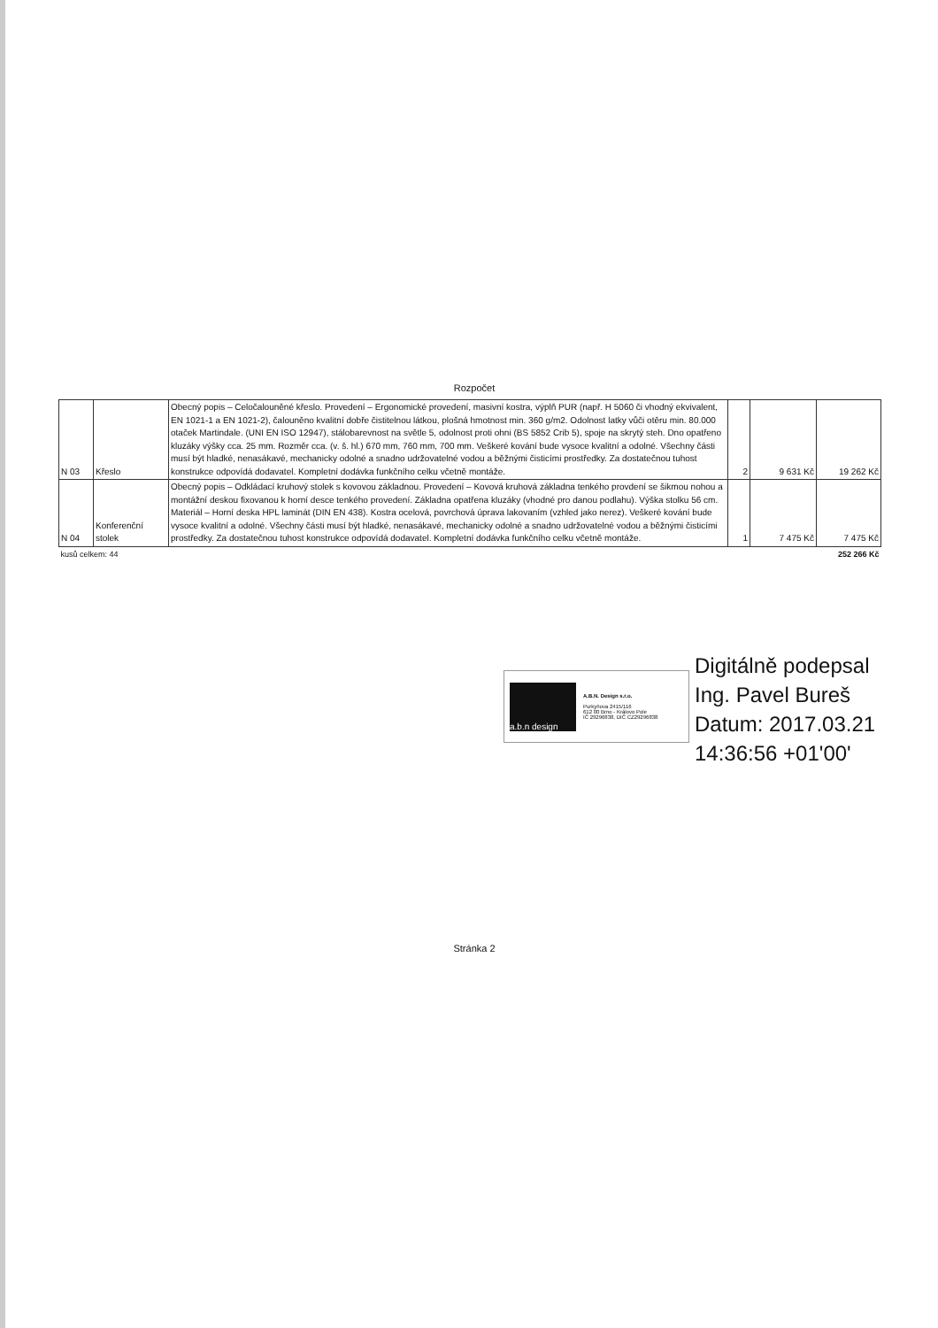Rozpočet
| N 03 | Křeslo | Obecný popis – Celočalouněné křeslo. Provedení – Ergonomické provedení, masivní kostra, výplň PUR (např. H 5060 či vhodný ekvivalent, EN 1021-1 a EN 1021-2), čalouněno kvalitní dobře čistitelnou látkou, plošná hmotnost min. 360 g/m2. Odolnost latky vůči otěru min. 80.000 otaček Martindale. (UNI EN ISO 12947), stálobarevnost na světle 5, odolnost proti ohni (BS 5852 Crib 5), spoje na skrytý steh. Dno opatřeno kluzáky výšky cca. 25 mm. Rozměr cca. (v. š. hl.) 670 mm, 760 mm, 700 mm. Veškeré kování bude vysoce kvalitní a odolné. Všechny části musí být hladké, nenasákavé, mechanicky odolné a snadno udržovatelné vodou a běžnými čisticími prostředky. Za dostatečnou tuhost konstrukce odpovídá dodavatel. Kompletní dodávka funkčního celku včetně montáže. | 2 | 9 631 Kč | 19 262 Kč |
| N 04 | Konferenční stolek | Obecný popis – Odkládací kruhový stolek s kovovou základnou. Provedení – Kovová kruhová základna tenkého provdení se šikmou nohou a montážní deskou fixovanou k horní desce tenkého provedení. Základna opatřena kluzáky (vhodné pro danou podlahu). Výška stolku 56 cm. Materiál – Horní deska HPL laminát (DIN EN 438). Kostra ocelová, povrchová úprava lakovaním (vzhled jako nerez). Veškeré kování bude vysoce kvalitní a odolné. Všechny části musí být hladké, nenasákavé, mechanicky odolné a snadno udržovatelné vodou a běžnými čisticími prostředky. Za dostatečnou tuhost konstrukce odpovídá dodavatel. Kompletní dodávka funkčního celku včetně montáže. | 1 | 7 475 Kč | 7 475 Kč |
| kusů celkem: 44 | | | | | 252 266 Kč |
a.b.n design
A.B.N. Design s.r.o.
Purkyňova 2415/116
612 00 Brno - Královo Pole
IČ 29296838, DIČ CZ29296838
Digitálně podepsal
Ing. Pavel Bureš
Datum: 2017.03.21
14:36:56 +01'00'
Stránka 2